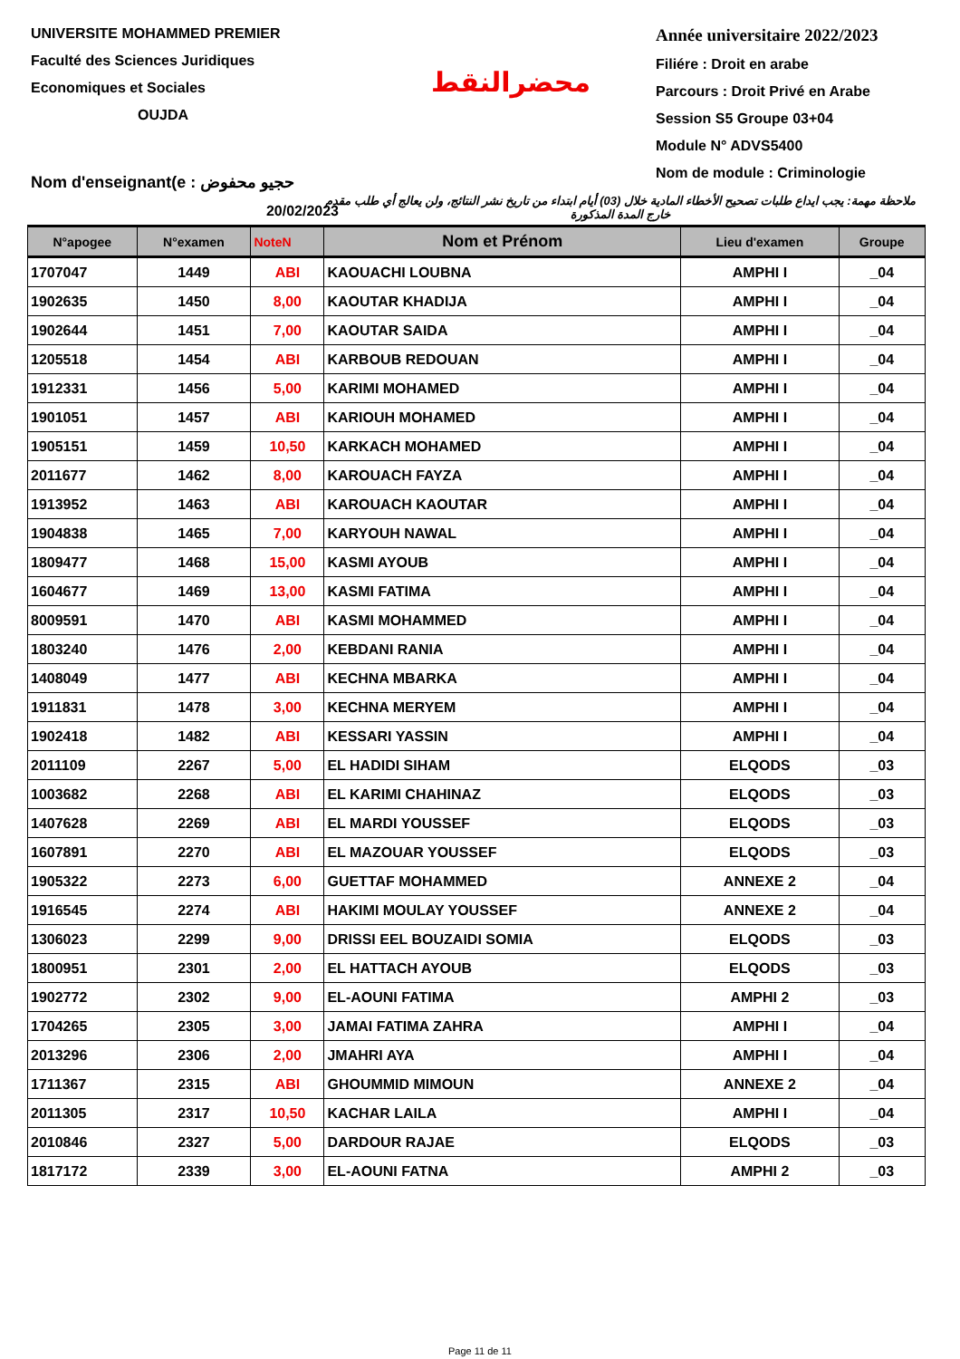UNIVERSITE MOHAMMED PREMIER
Faculté des Sciences Juridiques
Economiques et Sociales
OUJDA
Nom d'enseignant(e : حجيو محفوض
20/02/2023
محضرالنقط
Année universitaire 2022/2023
Filiére : Droit en arabe
Parcours : Droit Privé en Arabe
Session S5 Groupe 03+04
Module N° ADVS5400
Nom de module : Criminologie
ملاحظة مهمة: يجب ايداع طلبات تصحيح الأخطاء المادية خلال (03) أيام ابتداء من تاريخ نشر النتائج، ولن يعالج أي طلب مقدم خارج المدة المذكورة
| N°apogee | N°examen | NoteN | Nom et Prénom | Lieu d'examen | Groupe |
| --- | --- | --- | --- | --- | --- |
| 1707047 | 1449 | ABI | KAOUACHI LOUBNA | AMPHI I | _04 |
| 1902635 | 1450 | 8,00 | KAOUTAR KHADIJA | AMPHI I | _04 |
| 1902644 | 1451 | 7,00 | KAOUTAR SAIDA | AMPHI I | _04 |
| 1205518 | 1454 | ABI | KARBOUB REDOUAN | AMPHI I | _04 |
| 1912331 | 1456 | 5,00 | KARIMI MOHAMED | AMPHI I | _04 |
| 1901051 | 1457 | ABI | KARIOUH MOHAMED | AMPHI I | _04 |
| 1905151 | 1459 | 10,50 | KARKACH MOHAMED | AMPHI I | _04 |
| 2011677 | 1462 | 8,00 | KAROUACH FAYZA | AMPHI I | _04 |
| 1913952 | 1463 | ABI | KAROUACH KAOUTAR | AMPHI I | _04 |
| 1904838 | 1465 | 7,00 | KARYOUH NAWAL | AMPHI I | _04 |
| 1809477 | 1468 | 15,00 | KASMI AYOUB | AMPHI I | _04 |
| 1604677 | 1469 | 13,00 | KASMI FATIMA | AMPHI I | _04 |
| 8009591 | 1470 | ABI | KASMI MOHAMMED | AMPHI I | _04 |
| 1803240 | 1476 | 2,00 | KEBDANI RANIA | AMPHI I | _04 |
| 1408049 | 1477 | ABI | KECHNA MBARKA | AMPHI I | _04 |
| 1911831 | 1478 | 3,00 | KECHNA MERYEM | AMPHI I | _04 |
| 1902418 | 1482 | ABI | KESSARI YASSIN | AMPHI I | _04 |
| 2011109 | 2267 | 5,00 | EL HADIDI SIHAM | ELQODS | _03 |
| 1003682 | 2268 | ABI | EL KARIMI CHAHINAZ | ELQODS | _03 |
| 1407628 | 2269 | ABI | EL MARDI YOUSSEF | ELQODS | _03 |
| 1607891 | 2270 | ABI | EL MAZOUAR YOUSSEF | ELQODS | _03 |
| 1905322 | 2273 | 6,00 | GUETTAF MOHAMMED | ANNEXE 2 | _04 |
| 1916545 | 2274 | ABI | HAKIMI MOULAY YOUSSEF | ANNEXE 2 | _04 |
| 1306023 | 2299 | 9,00 | DRISSI EEL BOUZAIDI SOMIA | ELQODS | _03 |
| 1800951 | 2301 | 2,00 | EL HATTACH AYOUB | ELQODS | _03 |
| 1902772 | 2302 | 9,00 | EL-AOUNI FATIMA | AMPHI 2 | _03 |
| 1704265 | 2305 | 3,00 | JAMAI FATIMA ZAHRA | AMPHI I | _04 |
| 2013296 | 2306 | 2,00 | JMAHRI AYA | AMPHI I | _04 |
| 1711367 | 2315 | ABI | GHOUMMID MIMOUN | ANNEXE 2 | _04 |
| 2011305 | 2317 | 10,50 | KACHAR LAILA | AMPHI I | _04 |
| 2010846 | 2327 | 5,00 | DARDOUR RAJAE | ELQODS | _03 |
| 1817172 | 2339 | 3,00 | EL-AOUNI FATNA | AMPHI 2 | _03 |
Page 11 de 11